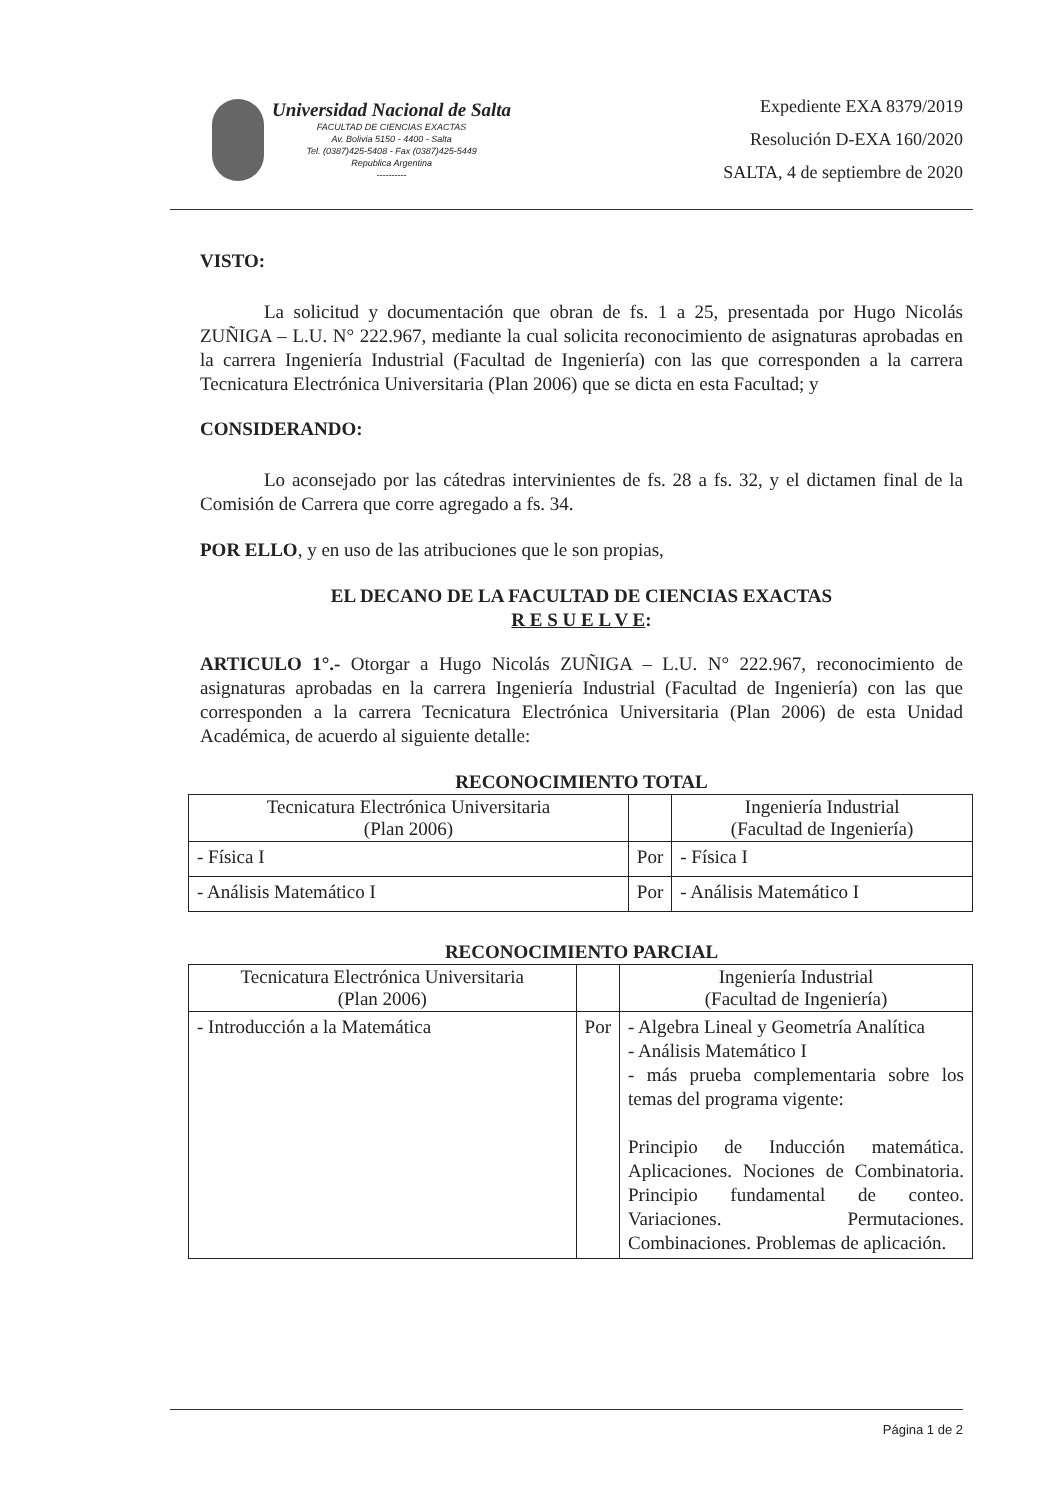Universidad Nacional de Salta
FACULTAD DE CIENCIAS EXACTAS
Av. Bolivia 5150 - 4400 - Salta
Tel. (0387)425-5408 - Fax (0387)425-5449
Republica Argentina
----------
Expediente EXA 8379/2019
Resolución D-EXA 160/2020
SALTA, 4 de septiembre de 2020
VISTO:
La solicitud y documentación que obran de fs. 1 a 25, presentada por Hugo Nicolás ZUÑIGA – L.U. N° 222.967, mediante la cual solicita reconocimiento de asignaturas aprobadas en la carrera Ingeniería Industrial (Facultad de Ingeniería) con las que corresponden a la carrera Tecnicatura Electrónica Universitaria (Plan 2006) que se dicta en esta Facultad; y
CONSIDERANDO:
Lo aconsejado por las cátedras intervinientes de fs. 28 a fs. 32, y el dictamen final de la Comisión de Carrera que corre agregado a fs. 34.
POR ELLO, y en uso de las atribuciones que le son propias,
EL DECANO DE LA FACULTAD DE CIENCIAS EXACTAS
R E S U E L V E:
ARTICULO 1°.- Otorgar a Hugo Nicolás ZUÑIGA – L.U. N° 222.967, reconocimiento de asignaturas aprobadas en la carrera Ingeniería Industrial (Facultad de Ingeniería) con las que corresponden a la carrera Tecnicatura Electrónica Universitaria (Plan 2006) de esta Unidad Académica, de acuerdo al siguiente detalle:
RECONOCIMIENTO TOTAL
| Tecnicatura Electrónica Universitaria (Plan 2006) | | Ingeniería Industrial (Facultad de Ingeniería) |
| --- | --- | --- |
| - Física I | Por | - Física I |
| - Análisis Matemático I | Por | - Análisis Matemático I |
RECONOCIMIENTO PARCIAL
| Tecnicatura Electrónica Universitaria (Plan 2006) | | Ingeniería Industrial (Facultad de Ingeniería) |
| --- | --- | --- |
| - Introducción a la Matemática | Por | - Algebra Lineal y Geometría Analítica - Análisis Matemático I - más prueba complementaria sobre los temas del programa vigente: Principio de Inducción matemática. Aplicaciones. Nociones de Combinatoria. Principio fundamental de conteo. Variaciones. Permutaciones. Combinaciones. Problemas de aplicación. |
Página 1 de 2